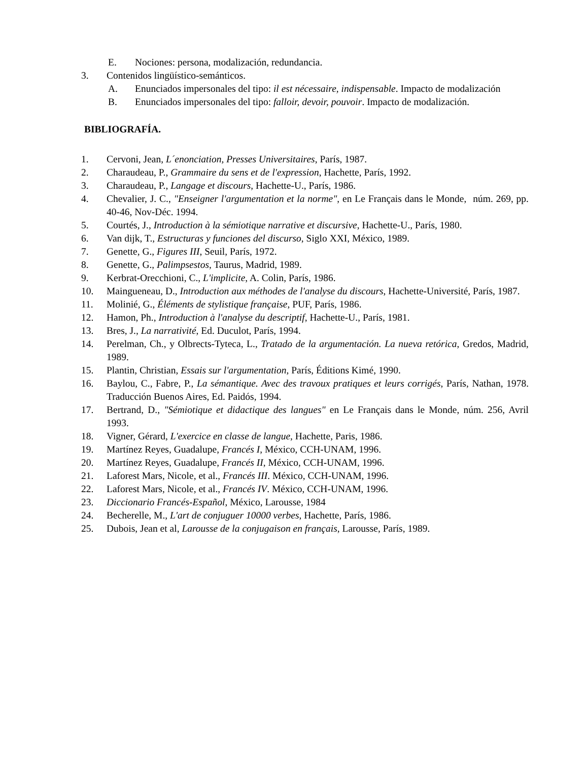E. Nociones: persona, modalización, redundancia.
3. Contenidos lingüístico-semánticos.
A. Enunciados impersonales del tipo: il est nécessaire, indispensable. Impacto de modalización
B. Enunciados impersonales del tipo: falloir, devoir, pouvoir. Impacto de modalización.
BIBLIOGRAFÍA.
1. Cervoni, Jean, L´enonciation, Presses Universitaires, París, 1987.
2. Charaudeau, P., Grammaire du sens et de l'expression, Hachette, París, 1992.
3. Charaudeau, P., Langage et discours, Hachette-U., París, 1986.
4. Chevalier, J. C., "Enseigner l'argumentation et la norme", en Le Français dans le Monde, núm. 269, pp. 40-46, Nov-Déc. 1994.
5. Courtés, J., Introduction à la sémiotique narrative et discursive, Hachette-U., París, 1980.
6. Van dijk, T., Estructuras y funciones del discurso, Siglo XXI, México, 1989.
7. Genette, G., Figures III, Seuil, París, 1972.
8. Genette, G., Palimpsestos, Taurus, Madrid, 1989.
9. Kerbrat-Orecchioni, C., L'implicite, A. Colin, París, 1986.
10. Maingueneau, D., Introduction aux méthodes de l'analyse du discours, Hachette-Université, París, 1987.
11. Molinié, G., Éléments de stylistique française, PUF, París, 1986.
12. Hamon, Ph., Introduction à l'analyse du descriptif, Hachette-U., París, 1981.
13. Bres, J., La narrativité, Ed. Duculot, París, 1994.
14. Perelman, Ch., y Olbrects-Tyteca, L., Tratado de la argumentación. La nueva retórica, Gredos, Madrid, 1989.
15. Plantin, Christian, Essais sur l'argumentation, París, Éditions Kimé, 1990.
16. Baylou, C., Fabre, P., La sémantique. Avec des travoux pratiques et leurs corrigés, París, Nathan, 1978. Traducción Buenos Aires, Ed. Paidós, 1994.
17. Bertrand, D., "Sémiotique et didactique des langues" en Le Français dans le Monde, núm. 256, Avril 1993.
18. Vigner, Gérard, L'exercice en classe de langue, Hachette, Paris, 1986.
19. Martínez Reyes, Guadalupe, Francés I, México, CCH-UNAM, 1996.
20. Martínez Reyes, Guadalupe, Francés II, México, CCH-UNAM, 1996.
21. Laforest Mars, Nicole, et al., Francés III. México, CCH-UNAM, 1996.
22. Laforest Mars, Nicole, et al., Francés IV. México, CCH-UNAM, 1996.
23. Diccionario Francés-Español, México, Larousse, 1984
24. Becherelle, M., L'art de conjuguer 10000 verbes, Hachette, París, 1986.
25. Dubois, Jean et al, Larousse de la conjugaison en français, Larousse, París, 1989.